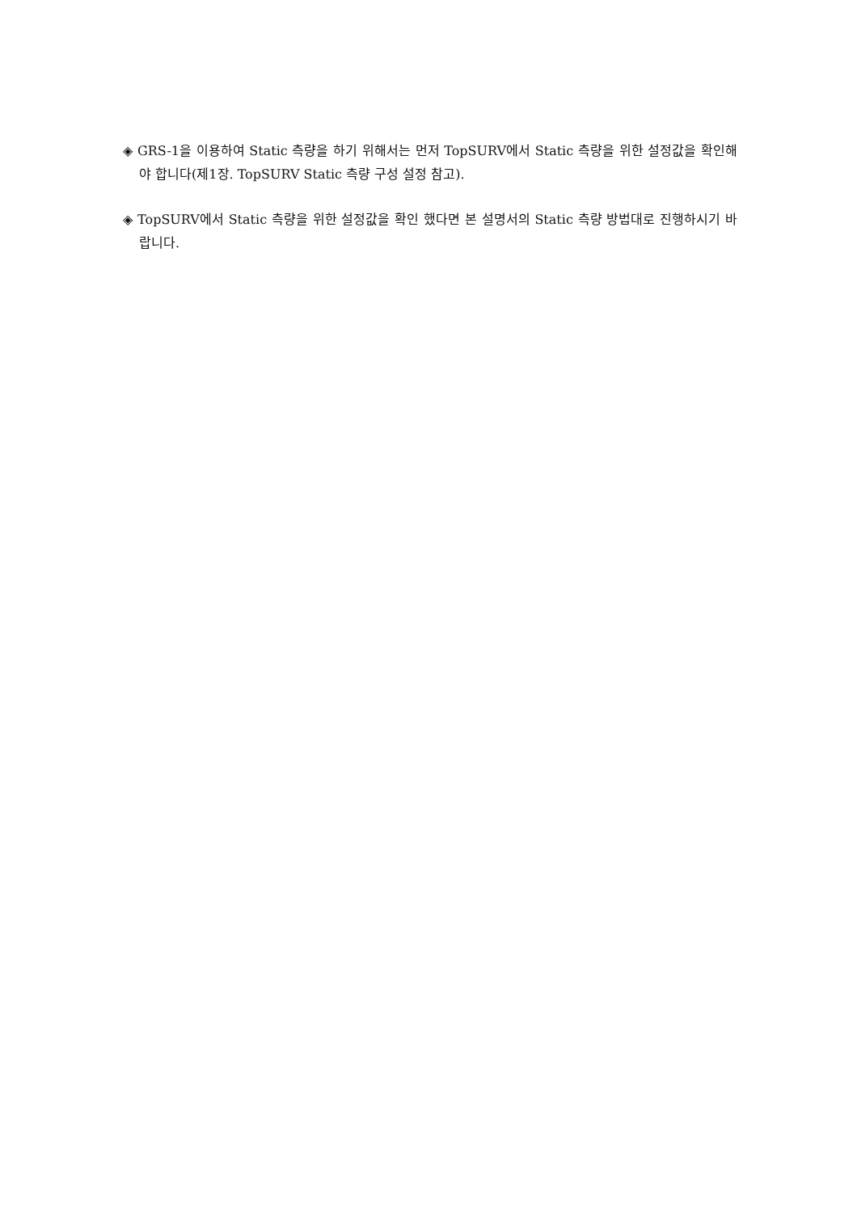◈ GRS-1을 이용하여 Static 측량을 하기 위해서는 먼저 TopSURV에서 Static 측량을 위한 설정값을 확인해야 합니다(제1장. TopSURV Static 측량 구성 설정 참고).
◈ TopSURV에서 Static 측량을 위한 설정값을 확인 했다면 본 설명서의 Static 측량 방법대로 진행하시기 바랍니다.